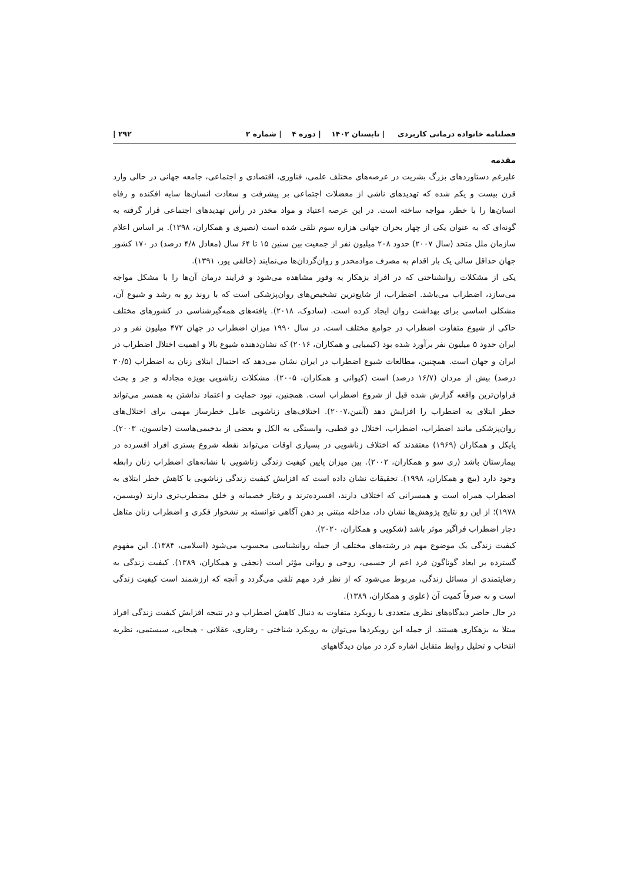فصلنامه خانواده درمانی کاربردی | تابستان ۱۴۰۲ | دوره ۴ | شماره ۲ ۲۹۲ |
مقدمه
علیرغم دستاوردهای بزرگ بشریت در عرصه‌های مختلف علمی، فناوری، اقتصادی و اجتماعی، جامعه جهانی در حالی وارد قرن بیست و یکم شده که تهدیدهای ناشی از معضلات اجتماعی بر پیشرفت و سعادت انسان‌ها سایه افکنده و رفاه انسان‌ها را با خطر، مواجه ساخته است. در این عرصه اعتیاد و مواد مخدر در رأس تهدیدهای اجتماعی قرار گرفته به گونه‌ای که به عنوان یکی از چهار بحران جهانی هزاره سوم تلقی شده است (نصیری و همکاران، ۱۳۹۸). بر اساس اعلام سازمان ملل متحد (سال ۲۰۰۷) حدود ۲۰۸ میلیون نفر از جمعیت بین سنین ۱۵ تا ۶۴ سال (معادل ۴/۸ درصد) در ۱۷۰ کشور جهان حداقل سالی یک بار اقدام به مصرف موادمخدر و روان‌گردان‌ها می‌نمایند (خالقی پور، ۱۳۹۱).
یکی از مشکلات روانشناختی که در افراد بزهکار به وفور مشاهده می‌شود و فرایند درمان آن‌ها را با مشکل مواجه می‌سازد، اضطراب می‌باشد. اضطراب، از شایع‌ترین تشخیص‌های روان‌پزشکی است که با روند رو به رشد و شیوع آن، مشکلی اساسی برای بهداشت روان ایجاد کرده است. (سادوک، ۲۰۱۸). یافته‌های همه‌گیرشناسی در کشورهای مختلف حاکی از شیوع متفاوت اضطراب در جوامع مختلف است. در سال ۱۹۹۰ میزان اضطراب در جهان ۴۷۲ میلیون نفر و در ایران حدود ۵ میلیون نفر برآورد شده بود (کیمیایی و همکاران، ۲۰۱۶) که نشان‌دهنده شیوع بالا و اهمیت اختلال اضطراب در ایران و جهان است. همچنین، مطالعات شیوع اضطراب در ایران نشان می‌دهد که احتمال ابتلای زنان به اضطراب (۳۰/۵ درصد) بیش از مردان (۱۶/۷ درصد) است (کیوانی و همکاران، ۲۰۰۵). مشکلات زناشویی بویژه مجادله و جر و بحث فراوان‌ترین واقعه گزارش شده قبل از شروع اضطراب است. همچنین، نبود حمایت و اعتماد نداشتن به همسر می‌تواند خطر ابتلای به اضطراب را افزایش دهد (آبتین،۲۰۰۷). اختلاف‌های زناشویی عامل خطرساز مهمی برای اختلال‌های روان‌پزشکی مانند اضطراب، اضطراب، اختلال دو قطبی، وابستگی به الکل و بعضی از بدخیمی‌هاست (جانسون، ۲۰۰۳). پایکل و همکاران (۱۹۶۹) معتقدند که اختلاف زناشویی در بسیاری اوقات می‌تواند نقطه شروع بستری افراد افسرده در بیمارستان باشد (ری سو و همکاران، ۲۰۰۲). بین میزان پایین کیفیت زندگی زناشویی با نشانه‌های اضطراب زنان رابطه وجود دارد (بیچ و همکاران، ۱۹۹۸). تحقیقات نشان داده است که افزایش کیفیت زندگی زناشویی با کاهش خطر ابتلای به اضطراب همراه است و همسرانی که اختلاف دارند، افسرده‌ترند و رفتار خصمانه و خلق مضطرب‌تری دارند (ویسمن، ۱۹۷۸)؛ از این رو نتایج پژوهش‌ها نشان داد، مداخله مبتنی بر ذهن آگاهی توانسته بر نشخوار فکری و اضطراب زنان متاهل دچار اضطراب فراگیر موثر باشد (شکویی و همکاران، ۲۰۲۰).
کیفیت زندگی یک موضوع مهم در رشته‌های مختلف از جمله روانشناسی محسوب می‌شود (اسلامی، ۱۳۸۴). این مفهوم گسترده بر ابعاد گوناگون فرد اعم از جسمی، روحی و روانی مؤثر است (نجفی و همکاران، ۱۳۸۹). کیفیت زندگی به رضایتمندی از مسائل زندگی، مربوط می‌شود که از نظر فرد مهم تلقی می‌گردد و آنچه که ارزشمند است کیفیت زندگی است و نه صرفاً کمیت آن (علوی و همکاران، ۱۳۸۹).
در حال حاضر دیدگاه‌های نظری متعددی با رویکرد متفاوت به دنبال کاهش اضطراب و در نتیجه افزایش کیفیت زندگی افراد مبتلا به بزهکاری هستند. از جمله این رویکردها می‌توان به رویکرد شناختی - رفتاری، عقلانی - هیجانی، سیستمی، نظریه انتخاب و تحلیل روابط متقابل اشاره کرد در میان دیدگاههای